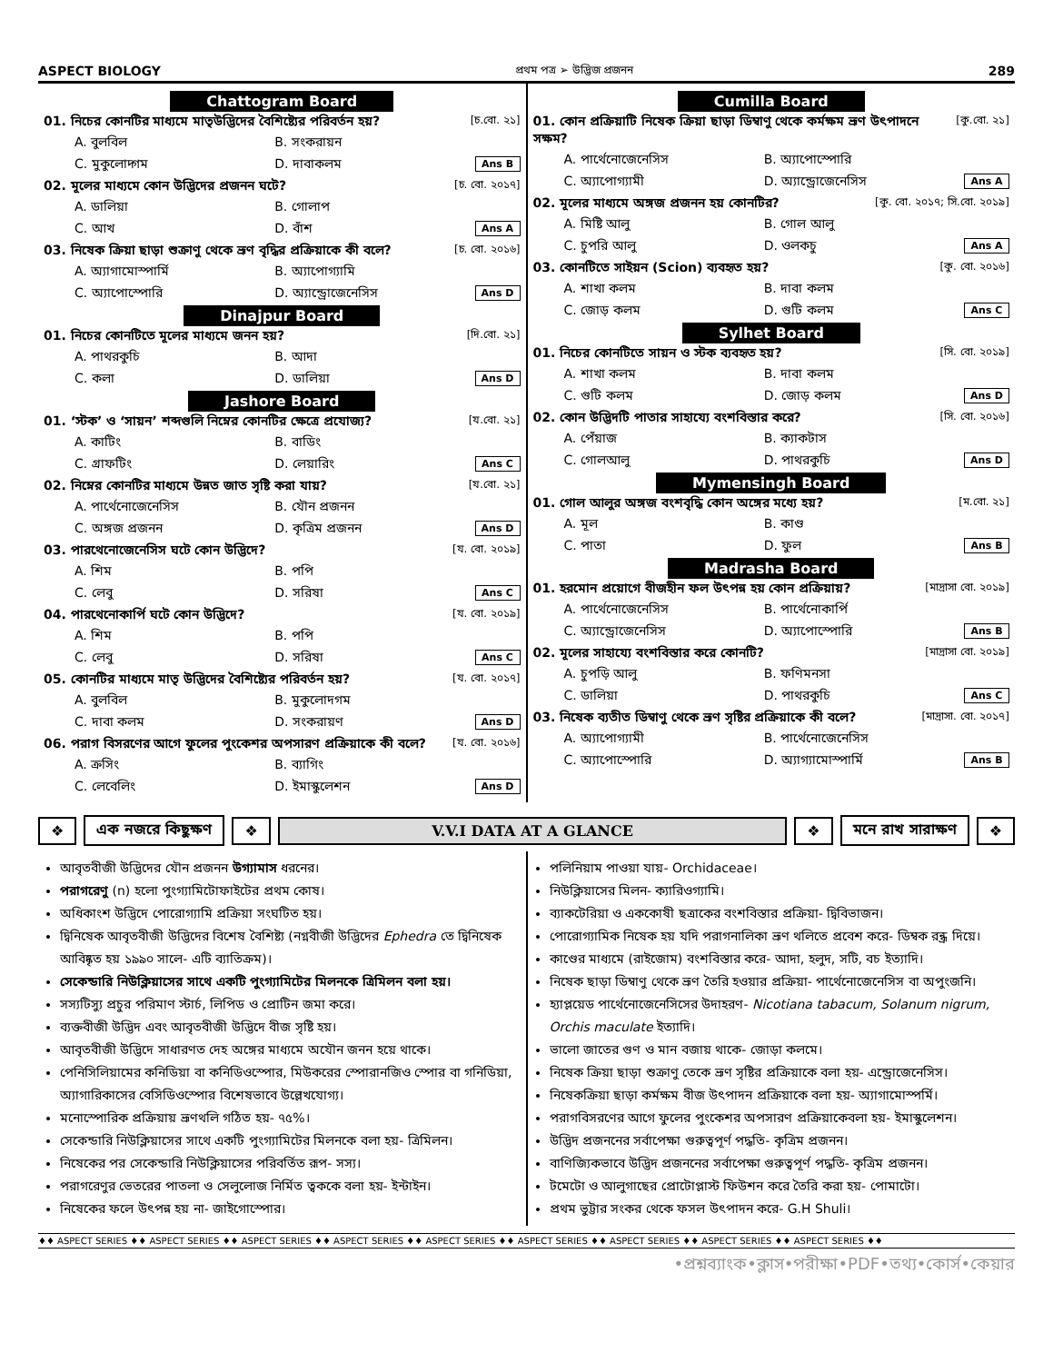ASPECT BIOLOGY প্রথম পত্র ➢ উদ্ভিজ প্রজনন 289
Chattogram Board
01. নিচের কোনটির মাধ্যমে মাতৃউদ্ভিদের বৈশিষ্ট্যের পরিবর্তন হয়? [চ.বো. ২১]
A. বুলবিল B. সংকরায়ন C. মুকুলোদ্গম D. দাবাকলম Ans B
02. মূলের মাধ্যমে কোন উদ্ভিদের প্রজনন ঘটে? [চ. বো. ২০১৭]
A. ডালিয়া B. গোলাপ C. আখ D. বাঁশ Ans A
03. নিষেক ক্রিয়া ছাড়া শুক্রাণু থেকে ভ্রূণ বৃদ্ধির প্রক্রিয়াকে কী বলে? [চ. বো. ২০১৬]
A. অ্যাগামোস্পার্মি B. অ্যাপোগ্যামি C. অ্যাপোস্পোরি D. অ্যান্ড্রোজেনেসিস Ans D
Dinajpur Board
01. নিচের কোনটিতে মূলের মাধ্যমে জনন হয়? [দি.বো. ২১]
A. পাথরকুচি B. আদা C. কলা D. ডালিয়া Ans D
Jashore Board
01. ‘স্টক’ ও ‘সায়ন’ শব্দগুলি নিম্নের কোনটির ক্ষেত্রে প্রযোজ্য? [য.বো. ২১]
A. কাটিং B. বাডিং C. গ্রাফটিং D. লেয়ারিং Ans C
02. নিম্নের কোনটির মাধ্যমে উন্নত জাত সৃষ্টি করা যায়? [য.বো. ২১]
A. পার্থেনোজেনেসিস B. যৌন প্রজনন C. অঙ্গজ প্রজনন D. কৃত্রিম প্রজনন Ans D
03. পারথেনোজেনেসিস ঘটে কোন উদ্ভিদে? [য. বো. ২০১৯]
A. শিম B. পপি C. লেবু D. সরিষা Ans C
04. পারথেনোকার্পি ঘটে কোন উদ্ভিদে? [য. বো. ২০১৯]
A. শিম B. পপি C. লেবু D. সরিষা Ans C
05. কোনটির মাধ্যমে মাতৃ উদ্ভিদের বৈশিষ্ট্যের পরিবর্তন হয়? [য. বো. ২০১৭]
A. বুলবিল B. মুকুলোদগম C. দাবা কলম D. সংকরায়ণ Ans D
06. পরাগ বিসরণের আগে ফুলের পুংকেশর অপসারণ প্রক্রিয়াকে কী বলে? [য. বো. ২০১৬]
A. ক্রসিং B. ব্যাগিং C. লেবেলিং D. ইমাস্কুলেশন Ans D
Cumilla Board
01. কোন প্রক্রিয়াটি নিষেক ক্রিয়া ছাড়া ডিম্বাণু থেকে কর্মক্ষম ভ্রূণ উৎপাদনে সক্ষম? [কু.বো. ২১]
A. পার্থেনোজেনেসিস B. অ্যাপোস্পোরি C. অ্যাপোগ্যামী D. অ্যান্ড্রোজেনেসিস Ans A
02. মূলের মাধ্যমে অঙ্গজ প্রজনন হয় কোনটির? [কু. বো. ২০১৭; সি.বো. ২০১৯]
A. মিষ্টি আলু B. গোল আলু C. চুপরি আলু D. ওলকচু Ans A
03. কোনটিতে সাইয়ন (Scion) ব্যবহৃত হয়? [কু. বো. ২০১৬]
A. শাখা কলম B. দাবা কলম C. জোড় কলম D. গুটি কলম Ans C
Sylhet Board
01. নিচের কোনটিতে সায়ন ও স্টক ব্যবহৃত হয়? [সি. বো. ২০১৯]
A. শাখা কলম B. দাবা কলম C. গুটি কলম D. জোড় কলম Ans D
02. কোন উদ্ভিদটি পাতার সাহায্যে বংশবিস্তার করে? [সি. বো. ২০১৬]
A. পেঁয়াজ B. ক্যাকটাস C. গোলআলু D. পাথরকুচি Ans D
Mymensingh Board
01. গোল আলুর অঙ্গজ বংশবৃদ্ধি কোন অঙ্গের মধ্যে হয়? [ম.বো. ২১]
A. মূল B. কাণ্ড C. পাতা D. ফুল Ans B
Madrasha Board
01. হরমোন প্রয়োগে বীজহীন ফল উৎপন্ন হয় কোন প্রক্রিয়ায়? [মাদ্রাসা বো. ২০১৯]
A. পার্থেনোজেনেসিস B. পার্থেনোকার্পি C. অ্যান্ড্রোজেনেসিস D. অ্যাপোস্পোরি Ans B
02. মূলের সাহায্যে বংশবিস্তার করে কোনটি? [মাদ্রাসা বো. ২০১৯]
A. চুপড়ি আলু B. ফণিমনসা C. ডালিয়া D. পাথরকুচি Ans C
03. নিষেক ব্যতীত ডিম্বাণু থেকে ভ্রূণ সৃষ্টির প্রক্রিয়াকে কী বলে? [মাদ্রাসা. বো. ২০১৭]
A. অ্যাপোগ্যামী B. পার্থেনোজেনেসিস C. অ্যাপোস্পোরি D. অ্যাগ্যামোস্পার্মি Ans B
❖ এক নজরে কিছুক্ষণ ❖ V.V.I DATA AT A GLANCE ❖ মনে রাখ সারাক্ষণ ❖
আবৃতবীজী উদ্ভিদের যৌন প্রজনন উগ্যামাস ধরনের।
পরাগরেণু (n) হলো পুংগ্যামিটোফাইটের প্রথম কোষ।
অধিকাংশ উদ্ভিদে পোরোগ্যামি প্রক্রিয়া সংঘটিত হয়।
দ্বিনিষেক আবৃতবীজী উদ্ভিদের বিশেষ বৈশিষ্ট্য (নগ্নবীজী উদ্ভিদের Ephedra তে দ্বিনিষেক আবিষ্কৃত হয় ১৯৯০ সালে- এটি ব্যাতিক্রম)।
সেকেন্ডারি নিউক্লিয়াসের সাথে একটি পুংগ্যামিটের মিলনকে ত্রিমিলন বলা হয়।
সস্যটিস্যু প্রচুর পরিমাণ স্টার্চ, লিপিড ও প্রোটিন জমা করে।
ব্যক্তবীজী উদ্ভিদ এবং আবৃতবীজী উদ্ভিদে বীজ সৃষ্টি হয়।
আবৃতবীজী উদ্ভিদে সাধারণত দেহ অঙ্গের মাধ্যমে অযৌন জনন হয়ে থাকে।
পেনিসিলিয়ামের কনিডিয়া বা কনিডিওস্পোর, মিউকরের স্পোরানজিও স্পোর বা গনিডিয়া, অ্যাগারিকাসের বেসিডিওস্পোর বিশেষভাবে উল্লেখযোগ্য।
মনোস্পোরিক প্রক্রিয়ায় ভ্রূণথলি গঠিত হয়- ৭৫%।
সেকেন্ডারি নিউক্লিয়াসের সাথে একটি পুংগ্যামিটের মিলনকে বলা হয়- ত্রিমিলন।
নিষেকের পর সেকেন্ডারি নিউক্লিয়াসের পরিবর্তিত রূপ- সস্য।
পরাগরেণুর ভেতরের পাতলা ও সেলুলোজ নির্মিত ত্বককে বলা হয়- ইন্টাইন।
নিষেকের ফলে উৎপন্ন হয় না- জাইগোস্পোর।
পলিনিয়াম পাওয়া যায়- Orchidaceae।
নিউক্লিয়াসের মিলন- ক্যারিওগ্যামি।
ব্যাকটেরিয়া ও এককোষী ছত্রাকের বংশবিস্তার প্রক্রিয়া- দ্বিবিভাজন।
পোরোগ্যামিক নিষেক হয় যদি পরাগনালিকা ভ্রূণ থলিতে প্রবেশ করে- ডিম্বক রন্ধ্র দিয়ে।
কাণ্ডের মাধ্যমে (রাইজোম) বংশবিস্তার করে- আদা, হলুদ, সটি, বচ ইত্যাদি।
নিষেক ছাড়া ডিম্বাণু থেকে ভ্রূণ তৈরি হওয়ার প্রক্রিয়া- পার্থেনোজেনেসিস বা অপুংজনি।
হ্যাপ্লয়েড পার্থেনোজেনেসিসের উদাহরণ- Nicotiana tabacum, Solanum nigrum, Orchis maculate ইত্যাদি।
ভালো জাতের গুণ ও মান বজায় থাকে- জোড়া কলমে।
নিষেক ক্রিয়া ছাড়া শুক্রাণু তেকে ভ্রূণ সৃষ্টির প্রক্রিয়াকে বলা হয়- এন্ড্রোজেনেসিস।
নিষেকক্রিয়া ছাড়া কর্মক্ষম বীজ উৎপাদন প্রক্রিয়াকে বলা হয়- অ্যাগামোস্পর্মি।
পরাগবিসরণের আগে ফুলের পুংকেশর অপসারণ প্রক্রিয়াকেবলা হয়- ইমাস্কুলেশন।
উদ্ভিদ প্রজননের সর্বাপেক্ষা গুরুত্বপূর্ণ পদ্ধতি- কৃত্রিম প্রজনন।
বাণিজ্যিকভাবে উদ্ভিদ প্রজননের সর্বাপেক্ষা গুরুত্বপূর্ণ পদ্ধতি- কৃত্রিম প্রজনন।
টমেটো ও আলুগাছের প্রোটোপ্লাস্ট ফিউশন করে তৈরি করা হয়- পোমাটো।
প্রথম ভুট্টার সংকর থেকে ফসল উৎপাদন করে- G.H Shuli।
♦♦ ASPECT SERIES ♦♦ ASPECT SERIES ♦♦ ASPECT SERIES ♦♦ ASPECT SERIES ♦♦ ASPECT SERIES ♦♦ ASPECT SERIES ♦♦ ASPECT SERIES ♦♦ ASPECT SERIES ♦♦ ASPECT SERIES ♦♦
•প্রশ্নব্যাংক•ক্লাস•পরীক্ষা•PDF•তথ্য•কোর্স•কেয়ার